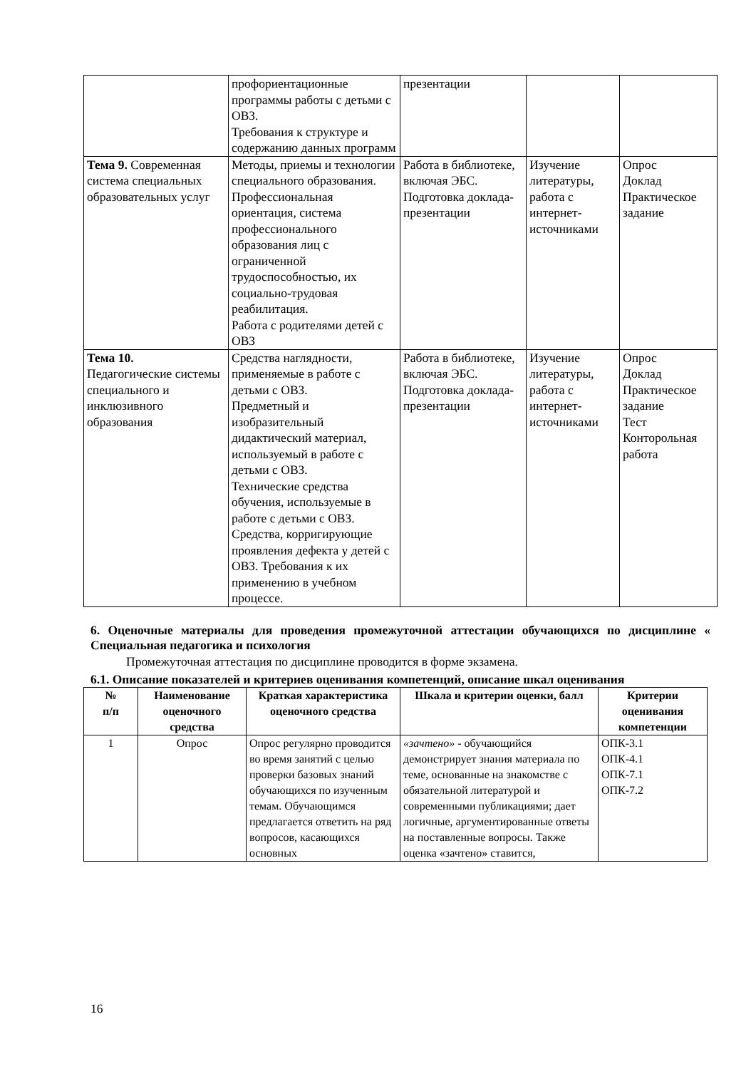| | профориентационные программы работы с детьми с ОВЗ. Требования к структуре и содержанию данных программ | презентации | | |
| Тема 9. Современная система специальных образовательных услуг | Методы, приемы и технологии специального образования. Профессиональная ориентация, система профессионального образования лиц с ограниченной трудоспособностью, их социально-трудовая реабилитация. Работа с родителями детей с ОВЗ | Работа в библиотеке, включая ЭБС. Подготовка доклада-презентации | Изучение литературы, работа с интернет-источниками | Опрос Доклад Практическое задание |
| Тема 10. Педагогические системы специального и инклюзивного образования | Средства наглядности, применяемые в работе с детьми с ОВЗ. Предметный и изобразительный дидактический материал, используемый в работе с детьми с ОВЗ. Технические средства обучения, используемые в работе с детьми с ОВЗ. Средства, корригирующие проявления дефекта у детей с ОВЗ. Требования к их применению в учебном процессе. | Работа в библиотеке, включая ЭБС. Подготовка доклада-презентации | Изучение литературы, работа с интернет-источниками | Опрос Доклад Практическое задание Тест Конторольная работа |
6. Оценочные материалы для проведения промежуточной аттестации обучающихся по дисциплине « Специальная педагогика и психология
Промежуточная аттестация по дисциплине проводится в форме экзамена.
6.1. Описание показателей и критериев оценивания компетенций, описание шкал оценивания
| № п/п | Наименование оценочного средства | Краткая характеристика оценочного средства | Шкала и критерии оценки, балл | Критерии оценивания компетенции |
| --- | --- | --- | --- | --- |
| 1 | Опрос | Опрос регулярно проводится во время занятий с целью проверки базовых знаний обучающихся по изученным темам. Обучающимся предлагается ответить на ряд вопросов, касающихся основных | «зачтено» - обучающийся демонстрирует знания материала по теме, основанные на знакомстве с обязательной литературой и современными публикациями; дает логичные, аргументированные ответы на поставленные вопросы. Также оценка «зачтено» ставится, | ОПК-3.1 ОПК-4.1 ОПК-7.1 ОПК-7.2 |
16